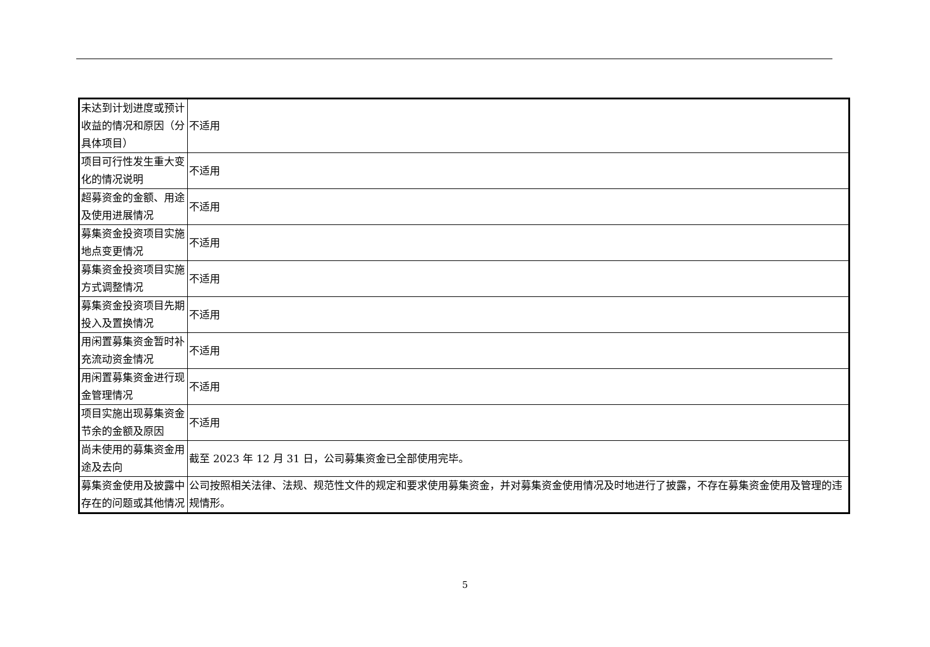| 未达到计划进度或预计收益的情况和原因（分具体项目） | 不适用 |
| 项目可行性发生重大变化的情况说明 | 不适用 |
| 超募资金的金额、用途及使用进展情况 | 不适用 |
| 募集资金投资项目实施地点变更情况 | 不适用 |
| 募集资金投资项目实施方式调整情况 | 不适用 |
| 募集资金投资项目先期投入及置换情况 | 不适用 |
| 用闲置募集资金暂时补充流动资金情况 | 不适用 |
| 用闲置募集资金进行现金管理情况 | 不适用 |
| 项目实施出现募集资金节余的金额及原因 | 不适用 |
| 尚未使用的募集资金用途及去向 | 截至 2023 年 12 月 31 日，公司募集资金已全部使用完毕。 |
| 募集资金使用及披露中存在的问题或其他情况 | 公司按照相关法律、法规、规范性文件的规定和要求使用募集资金，并对募集资金使用情况及时地进行了披露，不存在募集资金使用及管理的违规情形。 |
5